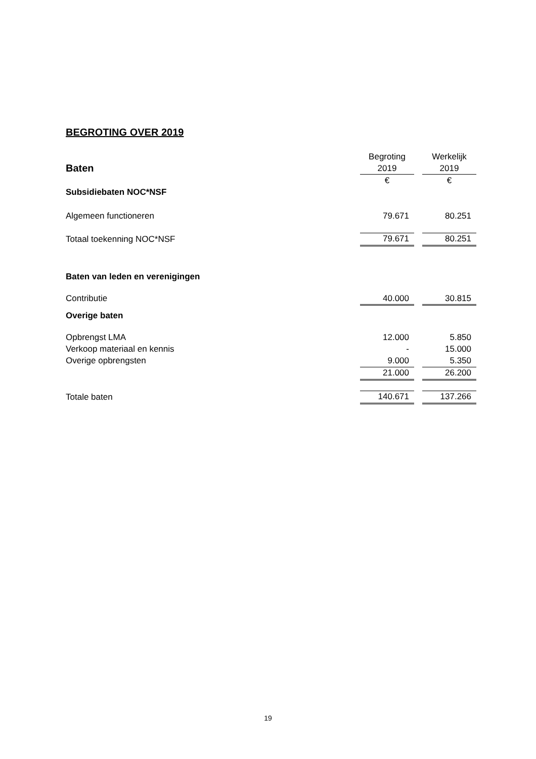BEGROTING OVER 2019
| | Begroting | | Werkelijk |
| --- | --- | --- | --- |
| Baten | 2019 | | 2019 |
| | € | | € |
| Subsidiebaten NOC*NSF | | | |
| Algemeen functioneren | 79.671 | | 80.251 |
| Totaal toekenning NOC*NSF | 79.671 | | 80.251 |
| Baten van leden en verenigingen | | | |
| Contributie | 40.000 | | 30.815 |
| Overige baten | | | |
| Opbrengst LMA | 12.000 | | 5.850 |
| Verkoop materiaal en kennis | - | | 15.000 |
| Overige opbrengsten | 9.000 | | 5.350 |
| | 21.000 | | 26.200 |
| Totale baten | 140.671 | | 137.266 |
19